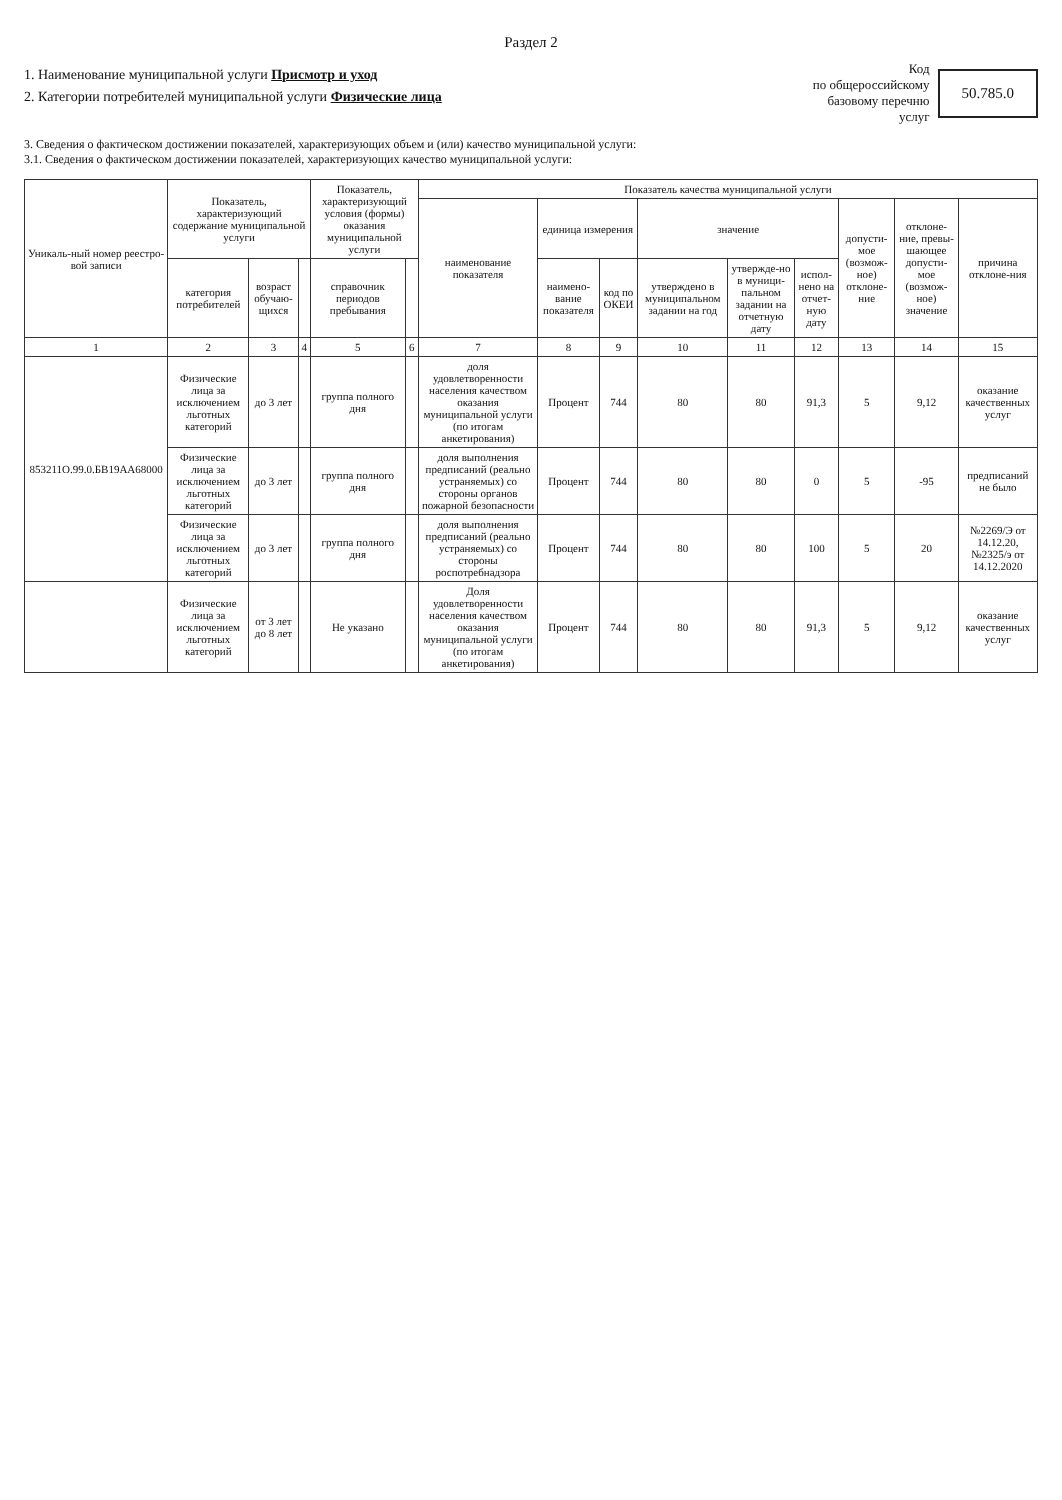Раздел 2
1. Наименование муниципальной услуги Присмотр и уход
2. Категории потребителей муниципальной услуги Физические лица
Код
по общероссийскому
базовому перечню
услуг
50.785.0
3. Сведения о фактическом достижении показателей, характеризующих объем и (или) качество муниципальной услуги:
3.1. Сведения о фактическом достижении показателей, характеризующих качество муниципальной услуги:
| Уникаль-ный номер реестро-вой записи | Показатель, характеризующий содержание муниципальной услуги | | | Показатель, характеризующий условия (формы) оказания муниципальной услуги | | Показатель качества муниципальной услуги | | | | | | | | |
| --- | --- | --- | --- | --- | --- | --- | --- | --- | --- | --- | --- | --- | --- | --- |
| | | | | | | наименование показателя | единица измерения | | значение | | | допусти-мое (возмож-ное) отклоне-ние | отклоне-ние, превы-шающее допусти-мое (возмож-ное) значение | причина отклоне-ния |
| | категория потребителей | возраст обучаю-щихся | | справочник периодов пребывания | | | наимено-вание показателя | код по ОКЕИ | утверждено в муниципальном задании на год | утвержде-но в муници-пальном задании на отчетную дату | испол-нено на отчет-ную дату | | | |
| 1 | 2 | 3 | 4 | 5 | 6 | 7 | 8 | 9 | 10 | 11 | 12 | 13 | 14 | 15 |
| 853211О.99.0.БВ19АА68000 | Физические лица за исключением льготных категорий | до 3 лет | | группа полного дня | | доля удовлетворенности населения качеством оказания муниципальной услуги (по итогам анкетирования) | Процент | 744 | 80 | 80 | 91,3 | 5 | 9,12 | оказание качественных услуг |
| | Физические лица за исключением льготных категорий | до 3 лет | | группа полного дня | | доля выполнения предписаний (реально устраняемых) со стороны органов пожарной безопасности | Процент | 744 | 80 | 80 | 0 | 5 | -95 | предписаний не было |
| | Физические лица за исключением льготных категорий | до 3 лет | | группа полного дня | | доля выполнения предписаний (реально устраняемых) со стороны роспотребнадзора | Процент | 744 | 80 | 80 | 100 | 5 | 20 | №2269/Э от 14.12.20, №2325/э от 14.12.2020 |
| | Физические лица за исключением льготных категорий | от 3 лет до 8 лет | | Не указано | | Доля удовлетворенности населения качеством оказания муниципальной услуги (по итогам анкетирования) | Процент | 744 | 80 | 80 | 91,3 | 5 | 9,12 | оказание качественных услуг |